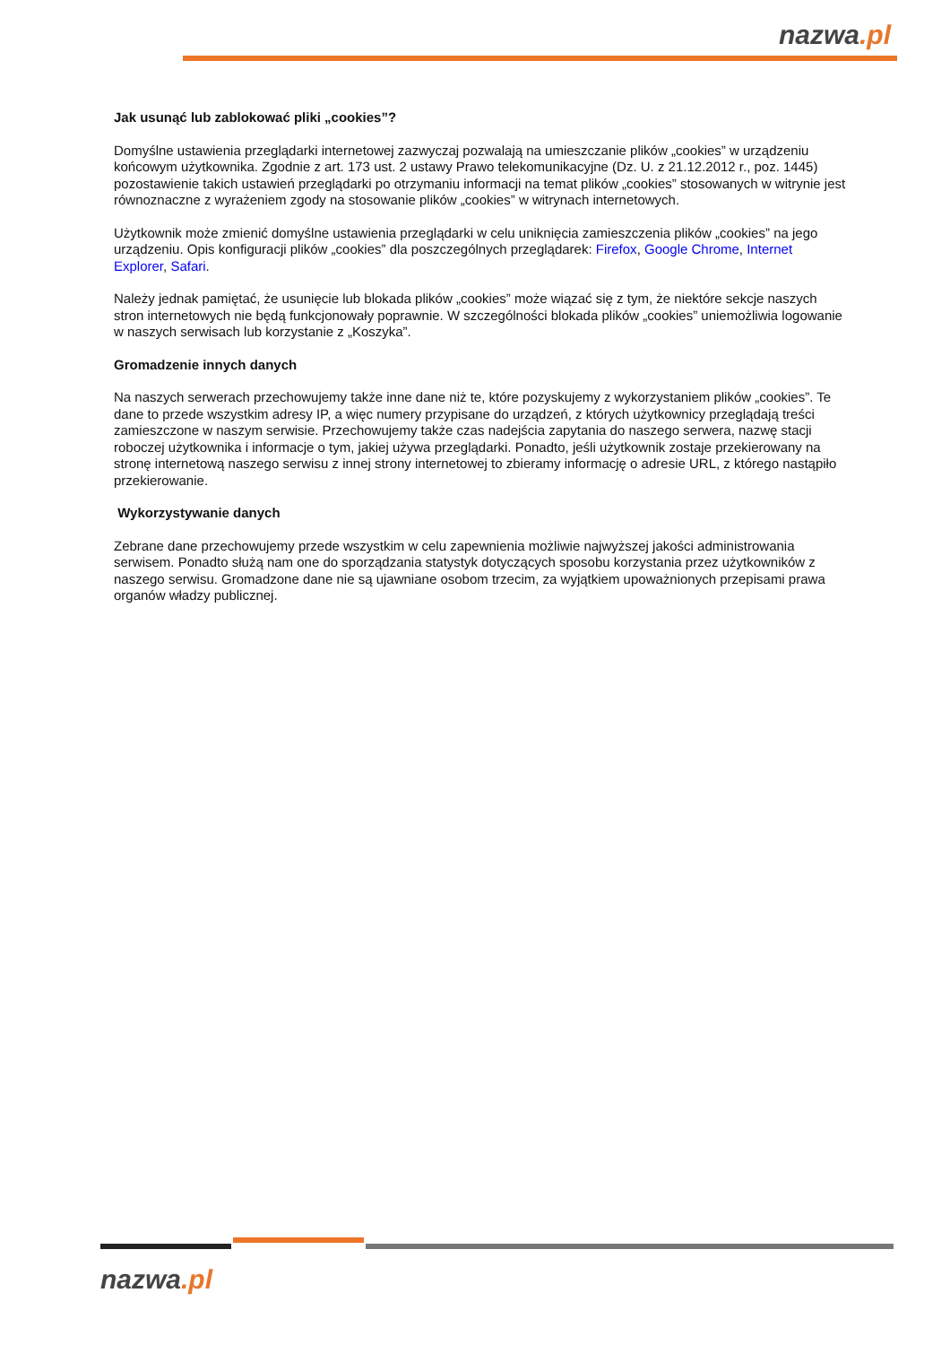nazwa.pl
Jak usunąć lub zablokować pliki „cookies”?
Domyślne ustawienia przeglądarki internetowej zazwyczaj pozwalają na umieszczanie plików „cookies” w urządzeniu końcowym użytkownika. Zgodnie z art. 173 ust. 2 ustawy Prawo telekomunikacyjne (Dz. U. z 21.12.2012 r., poz. 1445) pozostawienie takich ustawień przeglądarki po otrzymaniu informacji na temat plików „cookies” stosowanych w witrynie jest równoznaczne z wyrażeniem zgody na stosowanie plików „cookies” w witrynach internetowych.
Użytkownik może zmienić domyślne ustawienia przeglądarki w celu uniknięcia zamieszczenia plików „cookies” na jego urządzeniu. Opis konfiguracji plików „cookies” dla poszczególnych przeglądarek: Firefox, Google Chrome, Internet Explorer, Safari.
Należy jednak pamiętać, że usunięcie lub blokada plików „cookies” może wiązać się z tym, że niektóre sekcje naszych stron internetowych nie będą funkcjonowały poprawnie. W szczególności blokada plików „cookies” uniemożliwia logowanie w naszych serwisach lub korzystanie z „Koszyka”.
Gromadzenie innych danych
Na naszych serwerach przechowujemy także inne dane niż te, które pozyskujemy z wykorzystaniem plików „cookies”. Te dane to przede wszystkim adresy IP, a więc numery przypisane do urządzeń, z których użytkownicy przeglądają treści zamieszczone w naszym serwisie. Przechowujemy także czas nadejścia zapytania do naszego serwera, nazwę stacji roboczej użytkownika i informacje o tym, jakiej używa przeglądarki. Ponadto, jeśli użytkownik zostaje przekierowany na stronę internetową naszego serwisu z innej strony internetowej to zbieramy informację o adresie URL, z którego nastąpiło przekierowanie.
Wykorzystywanie danych
Zebrane dane przechowujemy przede wszystkim w celu zapewnienia możliwie najwyższej jakości administrowania serwisem. Ponadto służą nam one do sporządzania statystyk dotyczących sposobu korzystania przez użytkowników z naszego serwisu. Gromadzone dane nie są ujawniane osobom trzecim, za wyjątkiem upoważnionych przepisami prawa organów władzy publicznej.
nazwa.pl